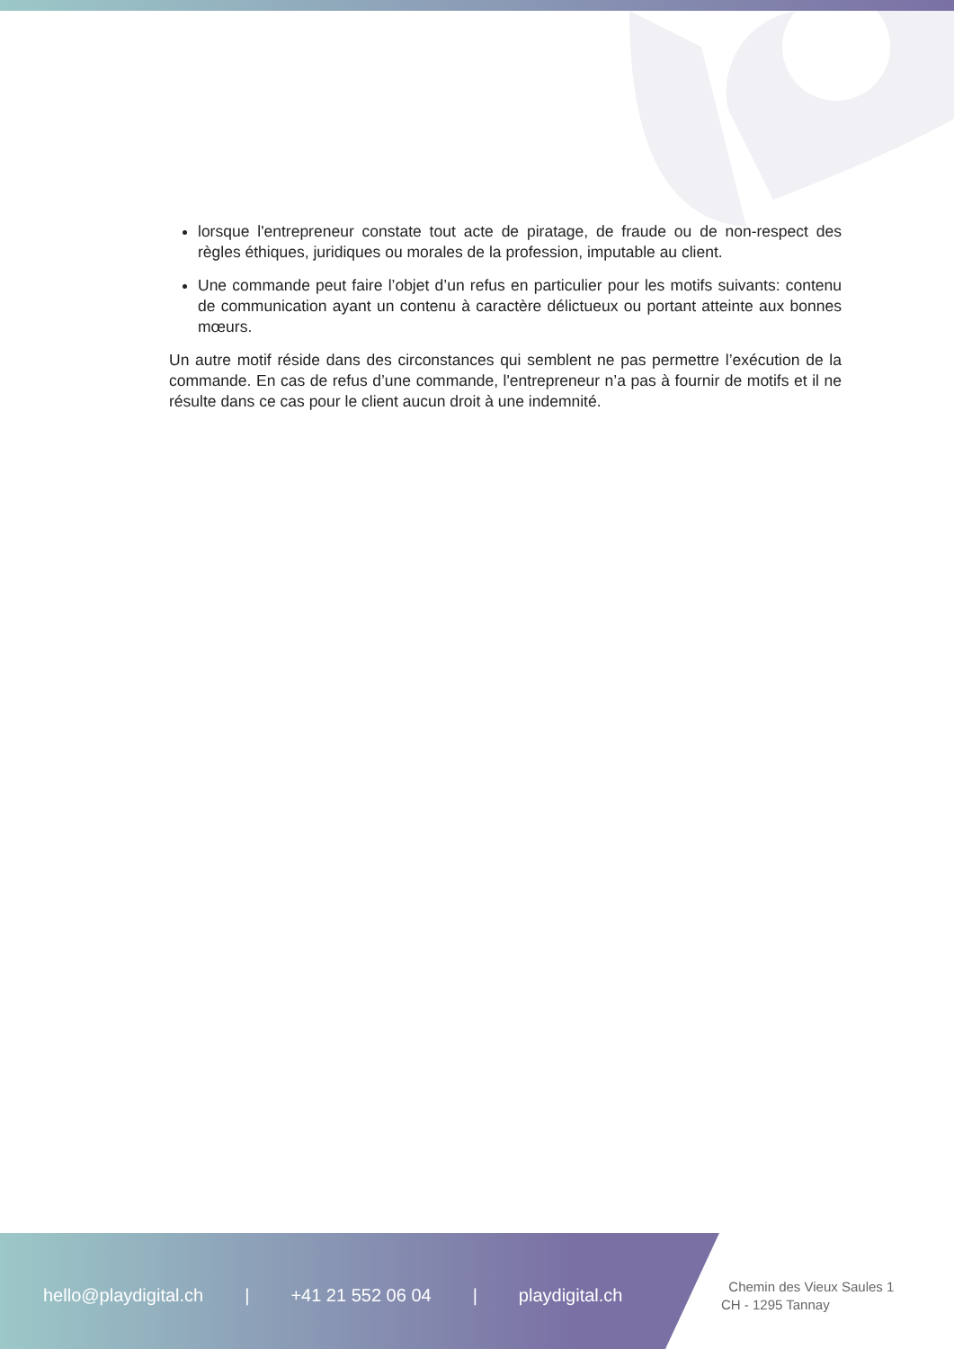lorsque l'entrepreneur constate tout acte de piratage, de fraude ou de non-respect des règles éthiques, juridiques ou morales de la profession, imputable au client.
Une commande peut faire l’objet d’un refus en particulier pour les motifs suivants: contenu de communication ayant un contenu à caractère délictueux ou portant atteinte aux bonnes mœurs.
Un autre motif réside dans des circonstances qui semblent ne pas permettre l’exécution de la commande. En cas de refus d’une commande, l'entrepreneur n’a pas à fournir de motifs et il ne résulte dans ce cas pour le client aucun droit à une indemnité.
hello@playdigital.ch | +41 21 552 06 04 | playdigital.ch
Chemin des Vieux Saules 1
CH - 1295 Tannay